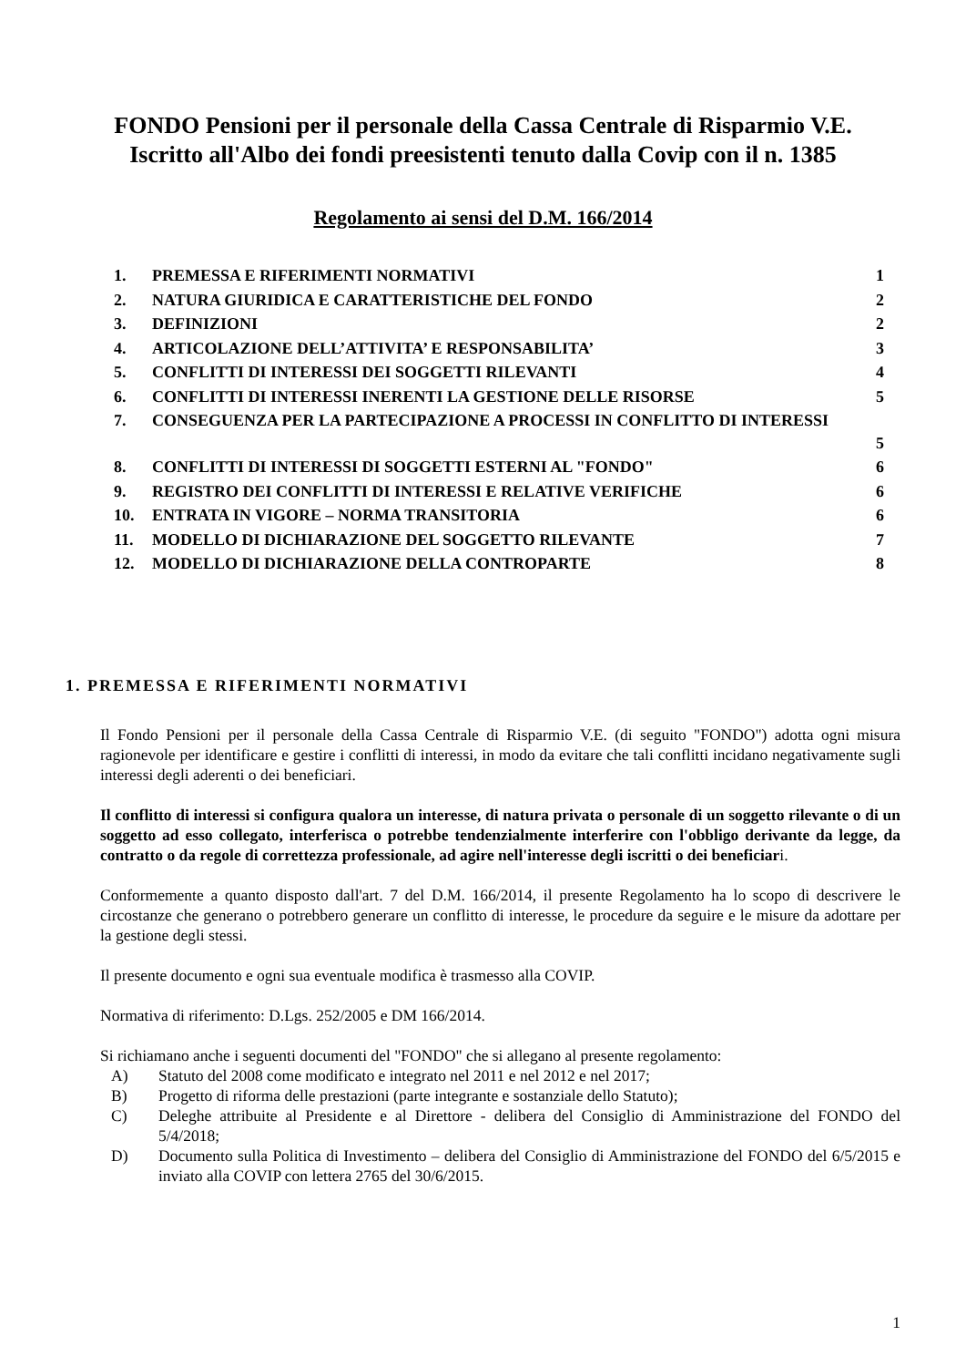FONDO Pensioni per il personale della Cassa Centrale di Risparmio V.E.
Iscritto all'Albo dei fondi preesistenti tenuto dalla Covip con il n. 1385
Regolamento ai sensi del D.M. 166/2014
| 1. | PREMESSA E RIFERIMENTI NORMATIVI | 1 |
| 2. | NATURA GIURIDICA E CARATTERISTICHE DEL FONDO | 2 |
| 3. | DEFINIZIONI | 2 |
| 4. | ARTICOLAZIONE DELL’ATTIVITA’ E RESPONSABILITA’ | 3 |
| 5. | CONFLITTI DI INTERESSI DEI SOGGETTI RILEVANTI | 4 |
| 6. | CONFLITTI DI INTERESSI INERENTI LA GESTIONE DELLE RISORSE | 5 |
| 7. | CONSEGUENZA PER LA PARTECIPAZIONE A PROCESSI IN CONFLITTO DI INTERESSI | 5 |
| 8. | CONFLITTI DI INTERESSI DI SOGGETTI ESTERNI AL "FONDO" | 6 |
| 9. | REGISTRO DEI CONFLITTI DI INTERESSI E RELATIVE VERIFICHE | 6 |
| 10. | ENTRATA IN VIGORE – NORMA TRANSITORIA | 6 |
| 11. | MODELLO DI DICHIARAZIONE DEL SOGGETTO RILEVANTE | 7 |
| 12. | MODELLO DI DICHIARAZIONE DELLA CONTROPARTE | 8 |
1. PREMESSA E RIFERIMENTI NORMATIVI
Il Fondo Pensioni per il personale della Cassa Centrale di Risparmio V.E. (di seguito "FONDO") adotta ogni misura ragionevole per identificare e gestire i conflitti di interessi, in modo da evitare che tali conflitti incidano negativamente sugli interessi degli aderenti o dei beneficiari.
Il conflitto di interessi si configura qualora un interesse, di natura privata o personale di un soggetto rilevante o di un soggetto ad esso collegato, interferisca o potrebbe tendenzialmente interferire con l'obbligo derivante da legge, da contratto o da regole di correttezza professionale, ad agire nell'interesse degli iscritti o dei beneficiari.
Conformemente a quanto disposto dall'art. 7 del D.M. 166/2014, il presente Regolamento ha lo scopo di descrivere le circostanze che generano o potrebbero generare un conflitto di interesse, le procedure da seguire e le misure da adottare per la gestione degli stessi.
Il presente documento e ogni sua eventuale modifica è trasmesso alla COVIP.
Normativa di riferimento: D.Lgs. 252/2005 e DM 166/2014.
Si richiamano anche i seguenti documenti del "FONDO" che si allegano al presente regolamento:
A) Statuto del 2008 come modificato e integrato nel 2011 e nel 2012 e nel 2017;
B) Progetto di riforma delle prestazioni (parte integrante e sostanziale dello Statuto);
C) Deleghe attribuite al Presidente e al Direttore - delibera del Consiglio di Amministrazione del FONDO del 5/4/2018;
D) Documento sulla Politica di Investimento – delibera del Consiglio di Amministrazione del FONDO del 6/5/2015 e inviato alla COVIP con lettera 2765 del 30/6/2015.
1